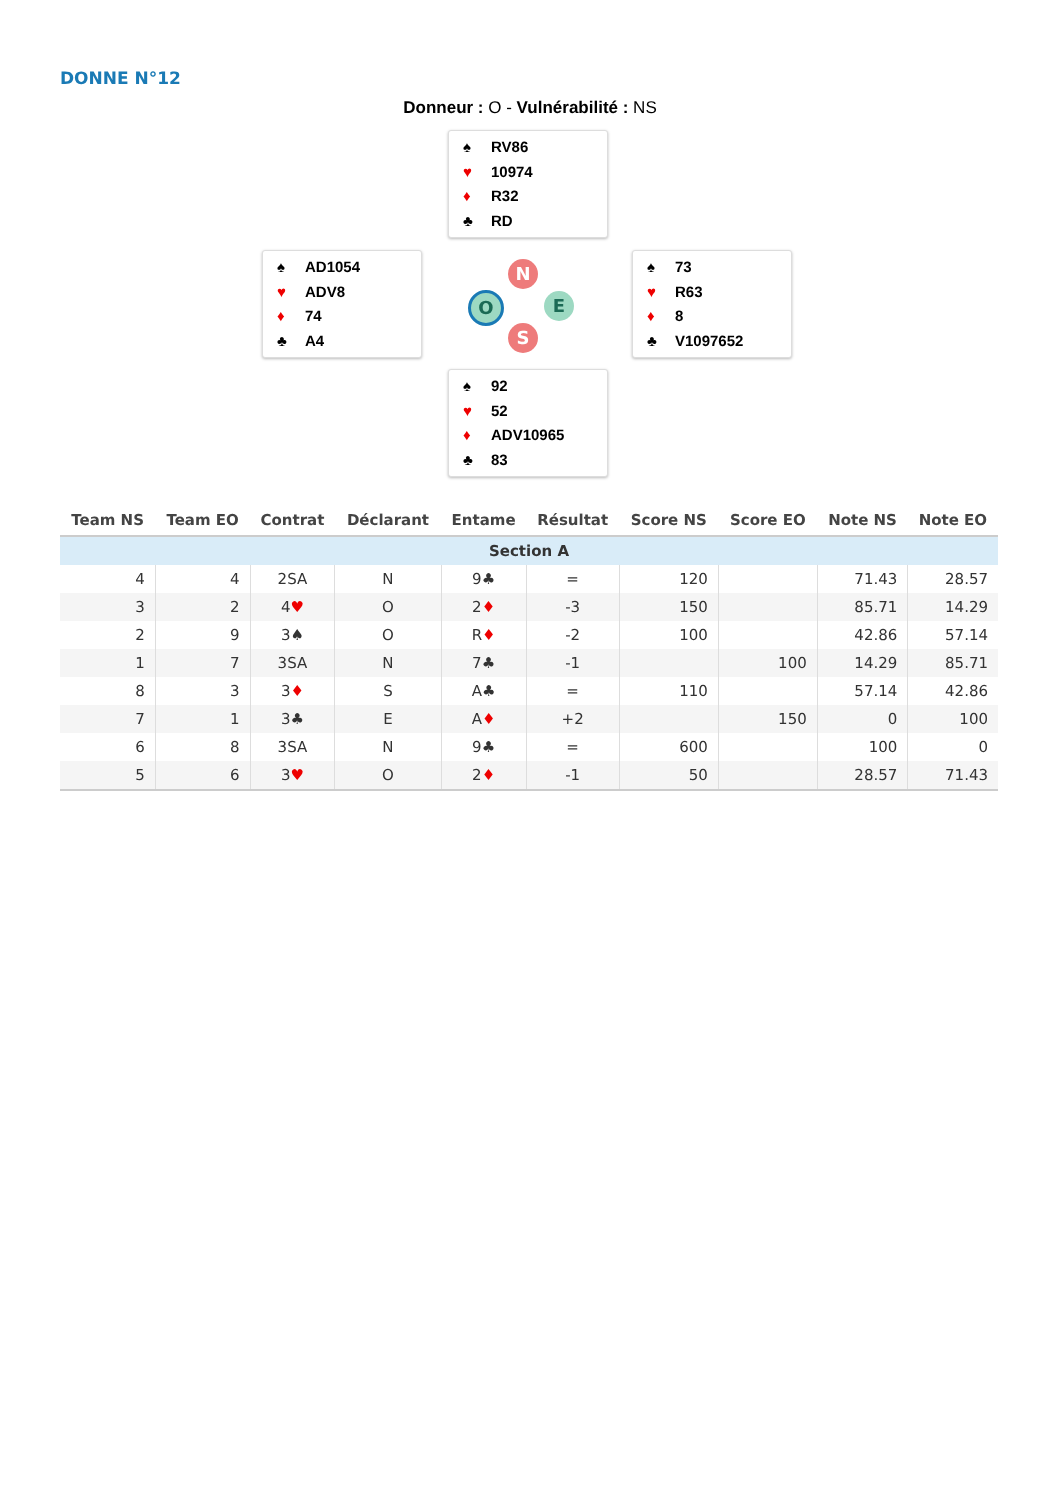DONNE N°12
Donneur : O - Vulnérabilité : NS
♠ RV86
♥ 10974
♦ R32
♣ RD
♠ AD1054
♥ ADV8
♦ 74
♣ A4
♠ 73
♥ R63
♦ 8
♣ V1097652
♠ 92
♥ 52
♦ ADV10965
♣ 83
N
O E
S
| Team NS | Team EO | Contrat | Déclarant | Entame | Résultat | Score NS | Score EO | Note NS | Note EO |
| --- | --- | --- | --- | --- | --- | --- | --- | --- | --- |
| Section A | | | | | | | | | |
| 4 | 4 | 2SA | N | 9♣ | = | 120 | | 71.43 | 28.57 |
| 3 | 2 | 4 ♥ | O | 2 ♦ | -3 | 150 | | 85.71 | 14.29 |
| 2 | 9 | 3♠ | O | R ♦ | -2 | 100 | | 42.86 | 57.14 |
| 1 | 7 | 3SA | N | 7♣ | -1 | | 100 | 14.29 | 85.71 |
| 8 | 3 | 3 ♦ | S | A♣ | = | 110 | | 57.14 | 42.86 |
| 7 | 1 | 3♣ | E | A ♦ | +2 | | 150 | 0 | 100 |
| 6 | 8 | 3SA | N | 9♣ | = | 600 | | 100 | 0 |
| 5 | 6 | 3 ♥ | O | 2 ♦ | -1 | 50 | | 28.57 | 71.43 |